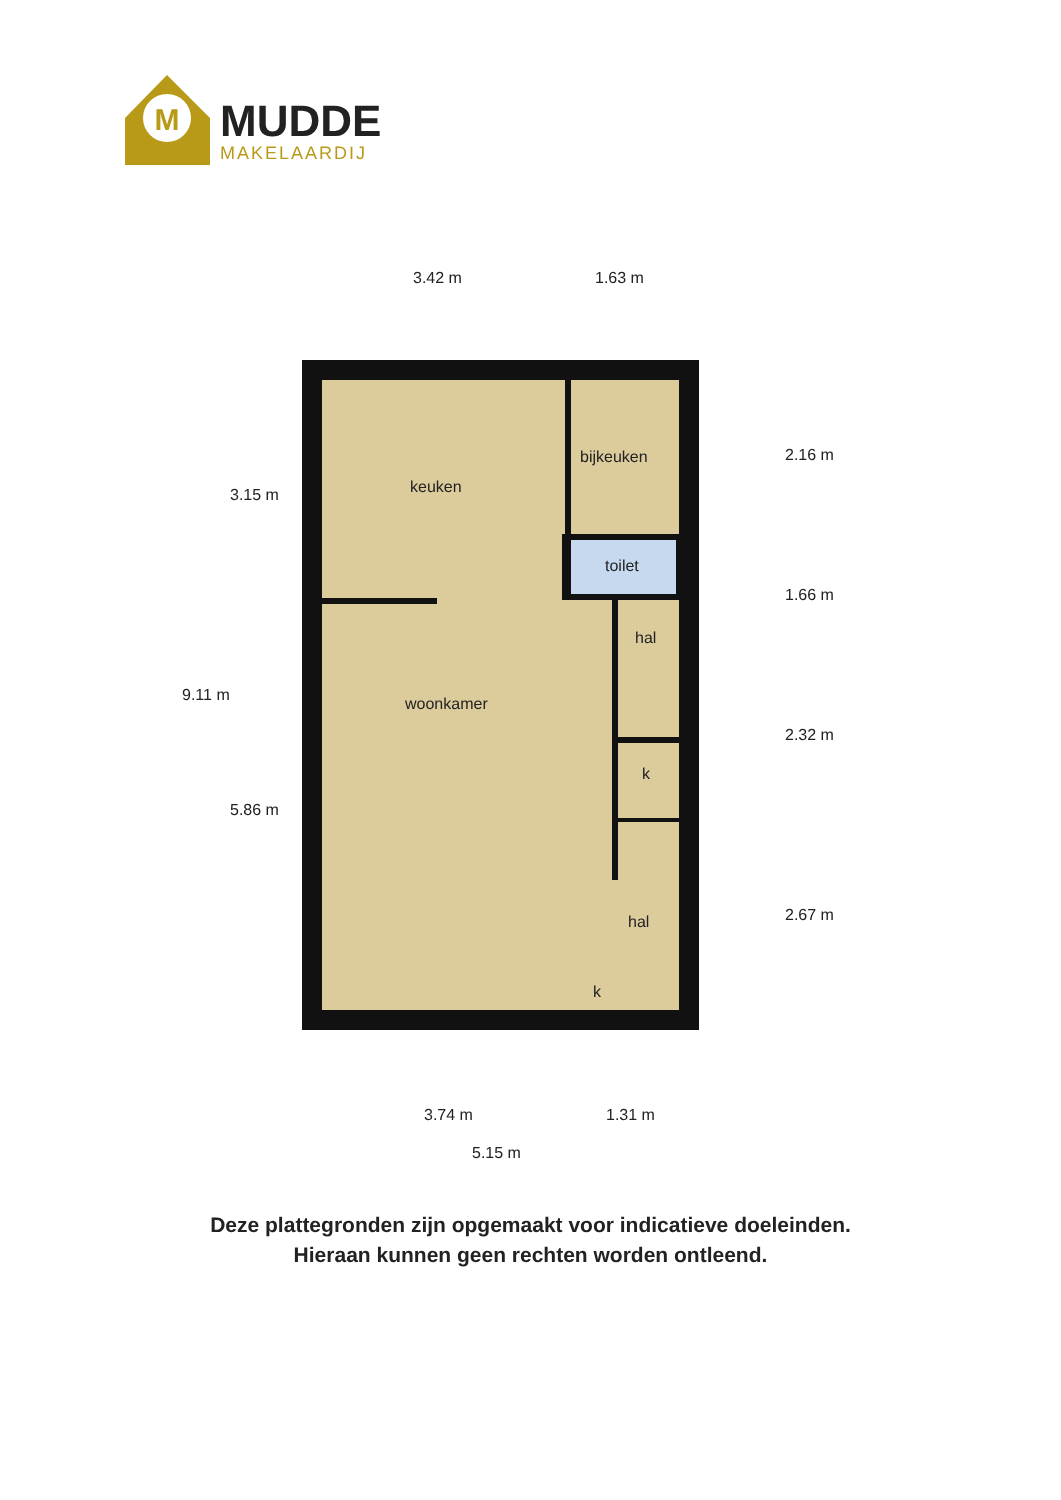M
MUDDE
MAKELAARDIJ
keuken
bijkeuken
toilet
hal
woonkamer
k
hal
k
3.42 m
1.63 m
3.74 m
1.31 m
5.15 m
9.11 m
3.15 m
5.86 m
2.16 m
1.66 m
2.32 m
2.67 m
Deze plattegronden zijn opgemaakt voor indicatieve doeleinden.
Hieraan kunnen geen rechten worden ontleend.